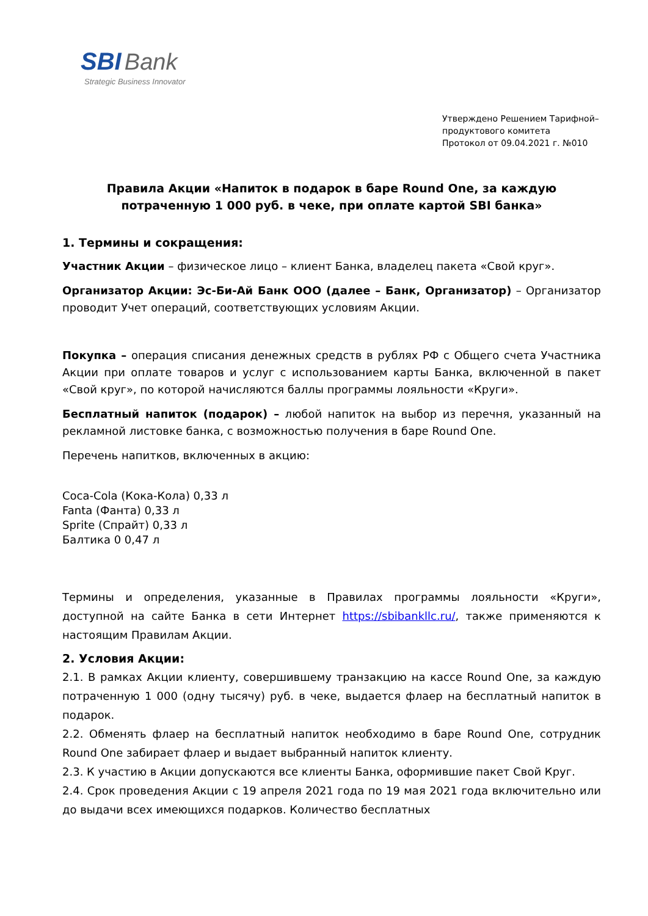SBI Bank
Strategic Business Innovator
Утверждено Решением Тарифной–
продуктового комитета
Протокол от 09.04.2021 г. №010
Правила Акции «Напиток в подарок в баре Round One, за каждую потраченную 1 000 руб. в чеке, при оплате картой SBI банка»
1. Термины и сокращения:
Участник Акции – физическое лицо – клиент Банка, владелец пакета «Свой круг».
Организатор Акции: Эс-Би-Ай Банк ООО (далее – Банк, Организатор) – Организатор проводит Учет операций, соответствующих условиям Акции.
Покупка – операция списания денежных средств в рублях РФ с Общего счета Участника Акции при оплате товаров и услуг с использованием карты Банка, включенной в пакет «Свой круг», по которой начисляются баллы программы лояльности «Круги».
Бесплатный напиток (подарок) – любой напиток на выбор из перечня, указанный на рекламной листовке банка, с возможностью получения в баре Round One.
Перечень напитков, включенных в акцию:
Coca-Cola (Кока-Кола) 0,33 л
Fanta (Фанта) 0,33 л
Sprite (Спрайт) 0,33 л
Балтика 0 0,47 л
Термины и определения, указанные в Правилах программы лояльности «Круги», доступной на сайте Банка в сети Интернет https://sbibankllc.ru/, также применяются к настоящим Правилам Акции.
2. Условия Акции:
2.1. В рамках Акции клиенту, совершившему транзакцию на кассе Round One, за каждую потраченную 1 000 (одну тысячу) руб. в чеке, выдается флаер на бесплатный напиток в подарок.
2.2. Обменять флаер на бесплатный напиток необходимо в баре Round One, сотрудник Round One забирает флаер и выдает выбранный напиток клиенту.
2.3. К участию в Акции допускаются все клиенты Банка, оформившие пакет Свой Круг.
2.4. Срок проведения Акции с 19 апреля 2021 года по 19 мая 2021 года включительно или до выдачи всех имеющихся подарков. Количество бесплатных